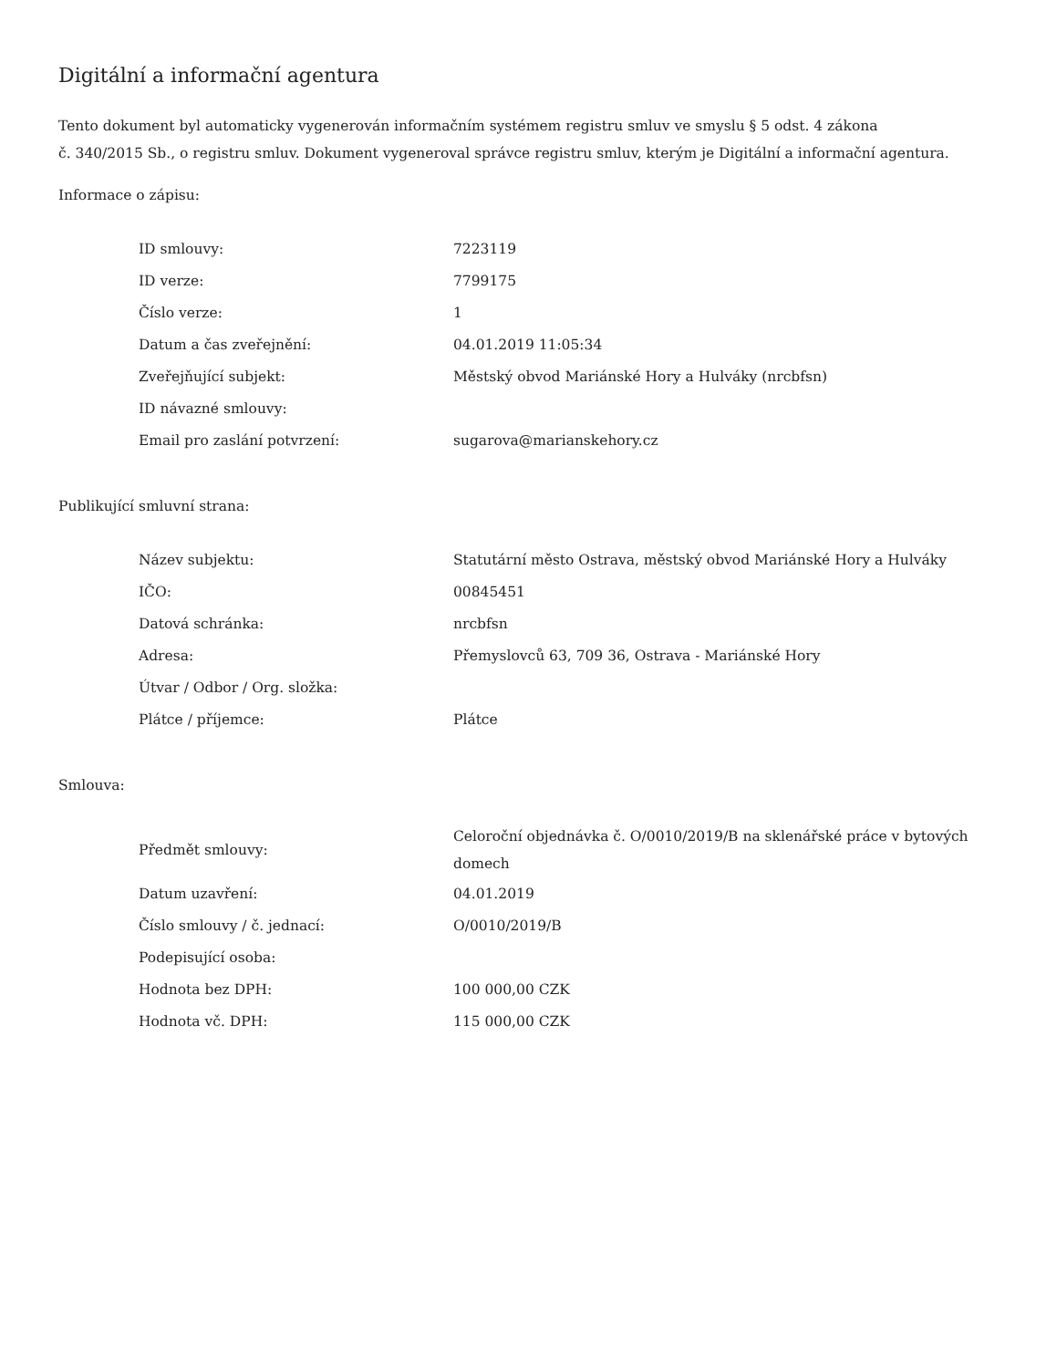Digitální a informační agentura
Tento dokument byl automaticky vygenerován informačním systémem registru smluv ve smyslu § 5 odst. 4 zákona
č. 340/2015 Sb., o registru smluv. Dokument vygeneroval správce registru smluv, kterým je Digitální a informační agentura.
Informace o zápisu:
| ID smlouvy: | 7223119 |
| ID verze: | 7799175 |
| Číslo verze: | 1 |
| Datum a čas zveřejnění: | 04.01.2019 11:05:34 |
| Zveřejňující subjekt: | Městský obvod Mariánské Hory a Hulváky (nrcbfsn) |
| ID návazné smlouvy: | |
| Email pro zaslání potvrzení: | sugarova@marianskehory.cz |
Publikující smluvní strana:
| Název subjektu: | Statutární město Ostrava, městský obvod Mariánské Hory a Hulváky |
| IČO: | 00845451 |
| Datová schránka: | nrcbfsn |
| Adresa: | Přemyslovců 63, 709 36, Ostrava - Mariánské Hory |
| Útvar / Odbor / Org. složka: | |
| Plátce / příjemce: | Plátce |
Smlouva:
| Předmět smlouvy: | Celoroční objednávka č. O/0010/2019/B na sklenářské práce v bytových domech |
| Datum uzavření: | 04.01.2019 |
| Číslo smlouvy / č. jednací: | O/0010/2019/B |
| Podepisující osoba: | |
| Hodnota bez DPH: | 100 000,00 CZK |
| Hodnota vč. DPH: | 115 000,00 CZK |